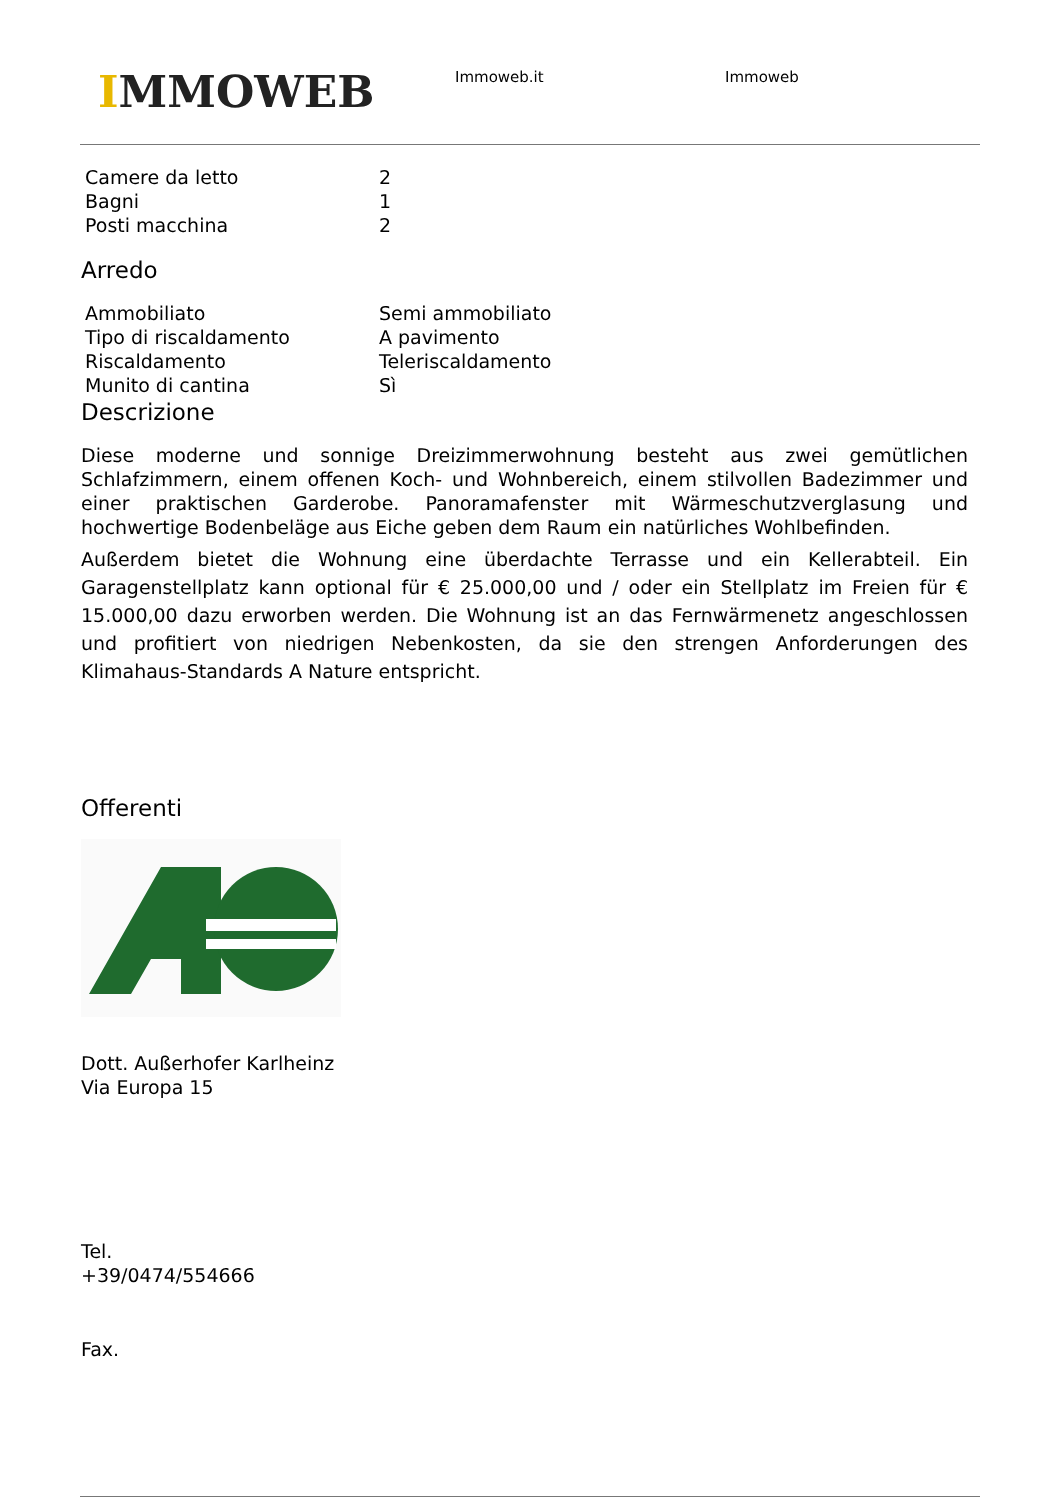IMMOWEB Immoweb.it Immoweb
| Camere da letto | 2 |
| Bagni | 1 |
| Posti macchina | 2 |
Arredo
| Ammobiliato | Semi ammobiliato |
| Tipo di riscaldamento | A pavimento |
| Riscaldamento | Teleriscaldamento |
| Munito di cantina | Sì |
Descrizione
Diese moderne und sonnige Dreizimmerwohnung besteht aus zwei gemütlichen Schlafzimmern, einem offenen Koch- und Wohnbereich, einem stilvollen Badezimmer und einer praktischen Garderobe. Panoramafenster mit Wärmeschutzverglasung und hochwertige Bodenbeläge aus Eiche geben dem Raum ein natürliches Wohlbefinden.
Außerdem bietet die Wohnung eine überdachte Terrasse und ein Kellerabteil. Ein Garagenstellplatz kann optional für € 25.000,00 und / oder ein Stellplatz im Freien für € 15.000,00 dazu erworben werden. Die Wohnung ist an das Fernwärmenetz angeschlossen und profitiert von niedrigen Nebenkosten, da sie den strengen Anforderungen des Klimahaus-Standards A Nature entspricht.
Offerenti
Dott. Außerhofer Karlheinz
Via Europa 15
Tel.
+39/0474/554666
Fax.